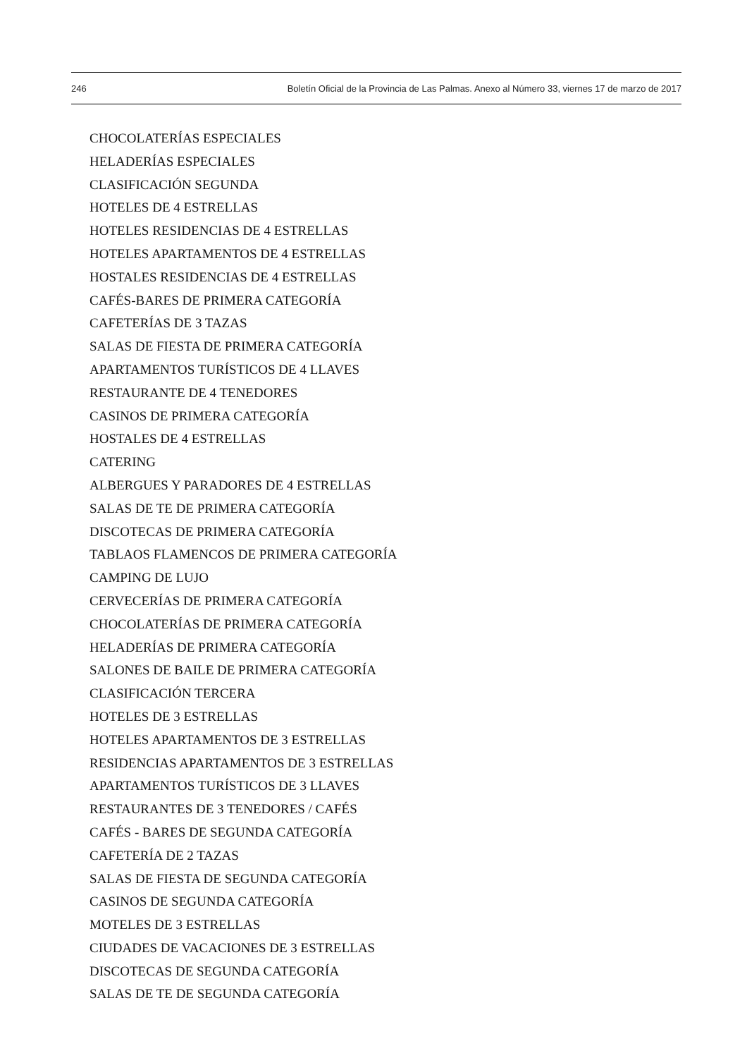246 Boletín Oficial de la Provincia de Las Palmas. Anexo al Número 33, viernes 17 de marzo de 2017
CHOCOLATERÍAS ESPECIALES
HELADERÍAS ESPECIALES
CLASIFICACIÓN SEGUNDA
HOTELES DE 4 ESTRELLAS
HOTELES RESIDENCIAS DE 4 ESTRELLAS
HOTELES APARTAMENTOS DE 4 ESTRELLAS
HOSTALES RESIDENCIAS DE 4 ESTRELLAS
CAFÉS-BARES DE PRIMERA CATEGORÍA
CAFETERÍAS DE 3 TAZAS
SALAS DE FIESTA DE PRIMERA CATEGORÍA
APARTAMENTOS TURÍSTICOS DE 4 LLAVES
RESTAURANTE DE 4 TENEDORES
CASINOS DE PRIMERA CATEGORÍA
HOSTALES DE 4 ESTRELLAS
CATERING
ALBERGUES Y PARADORES DE 4 ESTRELLAS
SALAS DE TE DE PRIMERA CATEGORÍA
DISCOTECAS DE PRIMERA CATEGORÍA
TABLAOS FLAMENCOS DE PRIMERA CATEGORÍA
CAMPING DE LUJO
CERVECERÍAS DE PRIMERA CATEGORÍA
CHOCOLATERÍAS DE PRIMERA CATEGORÍA
HELADERÍAS DE PRIMERA CATEGORÍA
SALONES DE BAILE DE PRIMERA CATEGORÍA
CLASIFICACIÓN TERCERA
HOTELES DE 3 ESTRELLAS
HOTELES APARTAMENTOS DE 3 ESTRELLAS
RESIDENCIAS APARTAMENTOS DE 3 ESTRELLAS
APARTAMENTOS TURÍSTICOS DE 3 LLAVES
RESTAURANTES DE 3 TENEDORES / CAFÉS
CAFÉS - BARES DE SEGUNDA CATEGORÍA
CAFETERÍA DE 2 TAZAS
SALAS DE FIESTA DE SEGUNDA CATEGORÍA
CASINOS DE SEGUNDA CATEGORÍA
MOTELES DE 3 ESTRELLAS
CIUDADES DE VACACIONES DE 3 ESTRELLAS
DISCOTECAS DE SEGUNDA CATEGORÍA
SALAS DE TE DE SEGUNDA CATEGORÍA